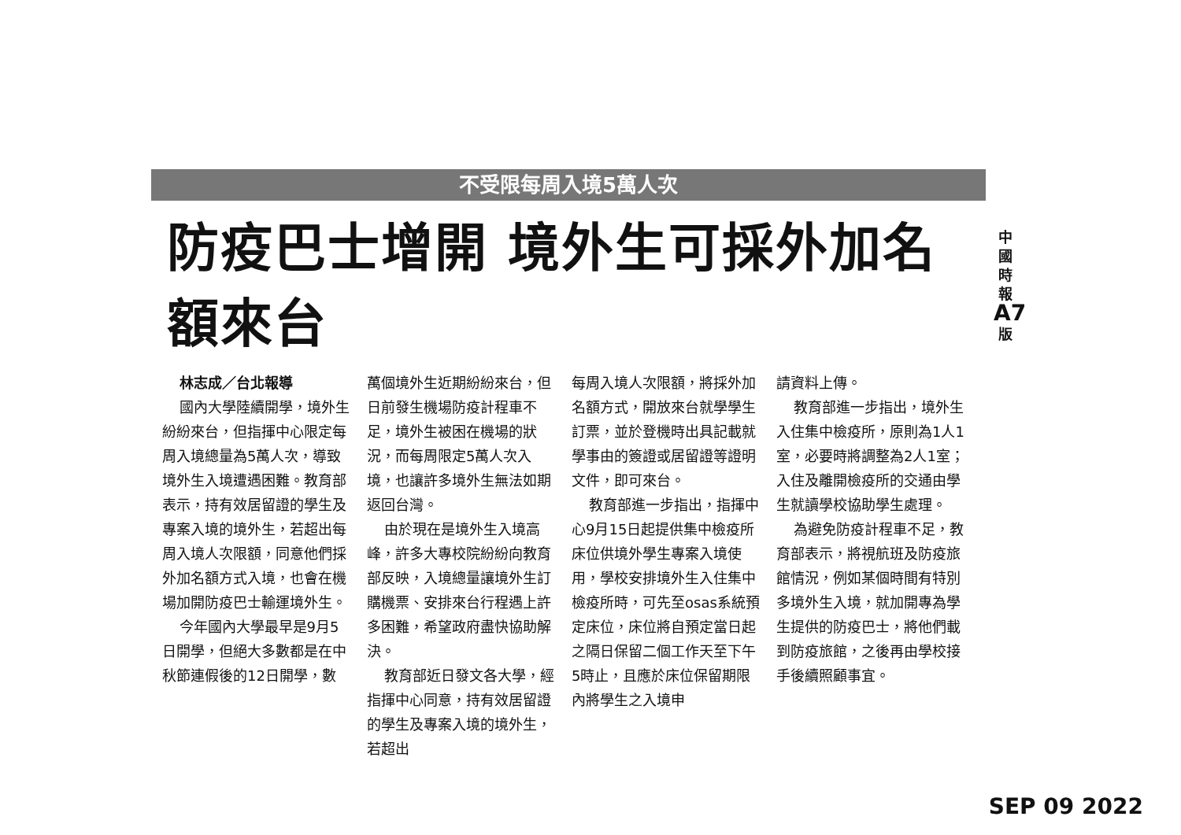不受限每周入境5萬人次
防疫巴士增開 境外生可採外加名額來台
林志成／台北報導
國內大學陸續開學，境外生紛紛來台，但指揮中心限定每周入境總量為5萬人次，導致境外生入境遭遇困難。教育部表示，持有效居留證的學生及專案入境的境外生，若超出每周入境人次限額，同意他們採外加名額方式入境，也會在機場加開防疫巴士輸運境外生。
今年國內大學最早是9月5日開學，但絕大多數都是在中秋節連假後的12日開學，數
萬個境外生近期紛紛來台，但日前發生機場防疫計程車不足，境外生被困在機場的狀況，而每周限定5萬人次入境，也讓許多境外生無法如期返回台灣。
由於現在是境外生入境高峰，許多大專校院紛紛向教育部反映，入境總量讓境外生訂購機票、安排來台行程遇上許多困難，希望政府盡快協助解決。
教育部近日發文各大學，經指揮中心同意，持有效居留證的學生及專案入境的境外生，若超出
每周入境人次限額，將採外加名額方式，開放來台就學學生訂票，並於登機時出具記載就學事由的簽證或居留證等證明文件，即可來台。
教育部進一步指出，指揮中心9月15日起提供集中檢疫所床位供境外學生專案入境使用，學校安排境外生入住集中檢疫所時，可先至osas系統預定床位，床位將自預定當日起之隔日保留二個工作天至下午5時止，且應於床位保留期限內將學生之入境申
請資料上傳。
教育部進一步指出，境外生入住集中檢疫所，原則為1人1室，必要時將調整為2人1室；入住及離開檢疫所的交通由學生就讀學校協助學生處理。
為避免防疫計程車不足，教育部表示，將視航班及防疫旅館情況，例如某個時間有特別多境外生入境，就加開專為學生提供的防疫巴士，將他們載到防疫旅館，之後再由學校接手後續照顧事宜。
中
國
時
報
A7
版
SEP 09 2022